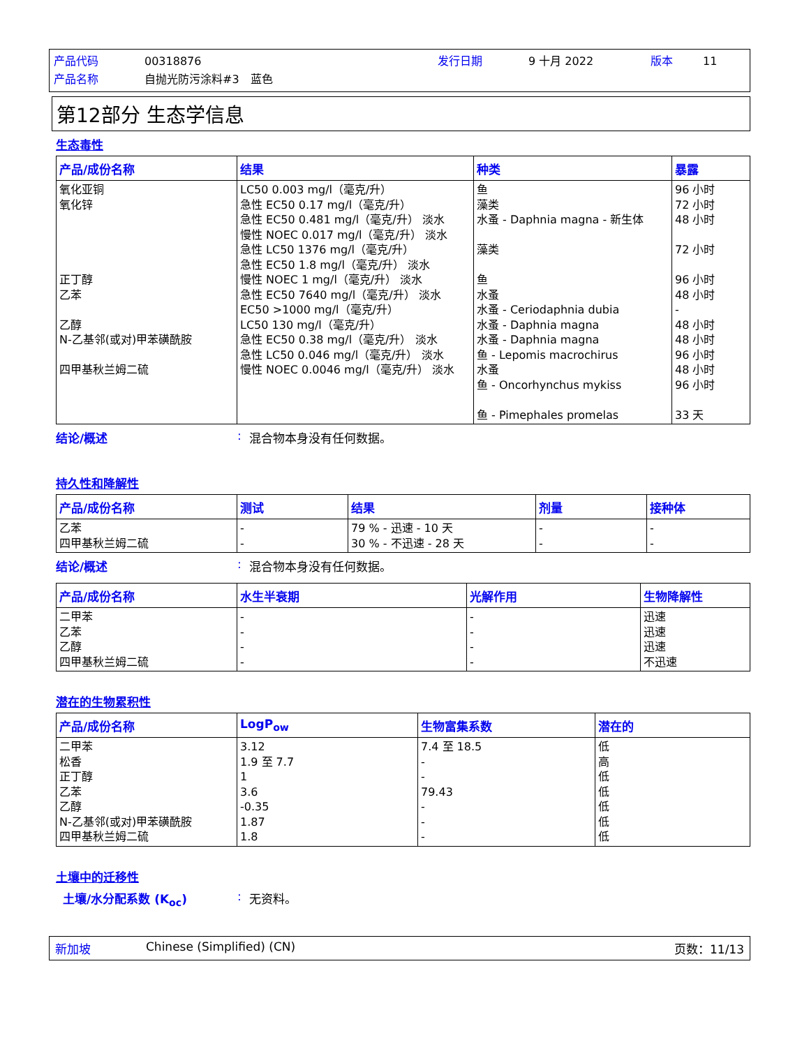产品代码 00318876 发行日期 9 十月 2022 版本 11
产品名称 自抛光防污涂料#3　蓝色
第12部分 生态学信息
生态毒性
| 产品/成份名称 | 结果 | 种类 | 暴露 |
| --- | --- | --- | --- |
| 氧化亚铜 氧化锌 正丁醇 乙苯 乙醇 N-乙基邻(或对)甲苯磺酰胺 四甲基秋兰姆二硫 | LC50 0.003 mg/l（毫克/升） 急性 EC50 0.17 mg/l（毫克/升） 急性 EC50 0.481 mg/l（毫克/升） 淡水 慢性 NOEC 0.017 mg/l（毫克/升） 淡水 急性 LC50 1376 mg/l（毫克/升） 急性 EC50 1.8 mg/l（毫克/升） 淡水 慢性 NOEC 1 mg/l（毫克/升） 淡水 急性 EC50 7640 mg/l（毫克/升） 淡水 EC50 >1000 mg/l（毫克/升） LC50 130 mg/l（毫克/升） 急性 EC50 0.38 mg/l（毫克/升） 淡水 急性 LC50 0.046 mg/l（毫克/升） 淡水 慢性 NOEC 0.0046 mg/l（毫克/升） 淡水 | 鱼 藻类 水蚤 - Daphnia magna - 新生体 藻类 鱼 水蚤 水蚤 - Ceriodaphnia dubia 水蚤 - Daphnia magna 水蚤 - Daphnia magna 鱼 - Lepomis macrochirus 水蚤 鱼 - Oncorhynchus mykiss 鱼 - Pimephales promelas | 96 小时 72 小时 48 小时 72 小时 96 小时 48 小时 - 48 小时 48 小时 96 小时 48 小时 96 小时 33 天 |
结论/概述: 混合物本身没有任何数据。
持久性和降解性
| 产品/成份名称 | 测试 | 结果 | 剂量 | 接种体 |
| --- | --- | --- | --- | --- |
| 乙苯 四甲基秋兰姆二硫 | - - | 79 % - 迅速 - 10 天 30 % - 不迅速 - 28 天 | - - | - - |
结论/概述: 混合物本身没有任何数据。
| 产品/成份名称 | 水生半衰期 | 光解作用 | 生物降解性 |
| --- | --- | --- | --- |
| 二甲苯 乙苯 乙醇 四甲基秋兰姆二硫 | - - - - | - - - - | 迅速 迅速 迅速 不迅速 |
潜在的生物累积性
| 产品/成份名称 | LogP<sub>ow</sub> | 生物富集系数 | 潜在的 |
| --- | --- | --- | --- |
| 二甲苯 松香 正丁醇 乙苯 乙醇 N-乙基邻(或对)甲苯磺酰胺 四甲基秋兰姆二硫 | 3.12 1.9 至 7.7 1 3.6 -0.35 1.87 1.8 | 7.4 至 18.5 - - 79.43 - - - | 低 高 低 低 低 低 低 |
土壤中的迁移性
土壤/水分配系数 (K<sub>oc</sub>): 无资料。
新加坡 Chinese (Simplified) (CN) 页数：11/13